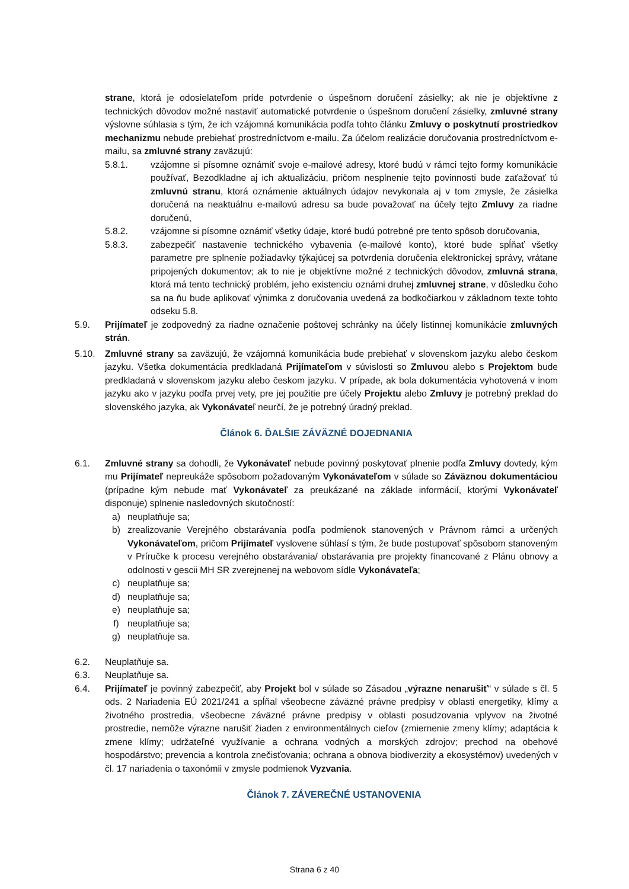strane, ktorá je odosielateľom príde potvrdenie o úspešnom doručení zásielky; ak nie je objektívne z technických dôvodov možné nastaviť automatické potvrdenie o úspešnom doručení zásielky, zmluvné strany výslovne súhlasia s tým, že ich vzájomná komunikácia podľa tohto článku Zmluvy o poskytnutí prostriedkov mechanizmu nebude prebiehať prostredníctvom e-mailu. Za účelom realizácie doručovania prostredníctvom e-mailu, sa zmluvné strany zaväzujú:
5.8.1. vzájomne si písomne oznámiť svoje e-mailové adresy, ktoré budú v rámci tejto formy komunikácie používať, Bezodkladne aj ich aktualizáciu, pričom nesplnenie tejto povinnosti bude zaťažovať tú zmluvnú stranu, ktorá oznámenie aktuálnych údajov nevykonala aj v tom zmysle, že zásielka doručená na neaktuálnu e-mailovú adresu sa bude považovať na účely tejto Zmluvy za riadne doručenú,
5.8.2. vzájomne si písomne oznámiť všetky údaje, ktoré budú potrebné pre tento spôsob doručovania,
5.8.3. zabezpečiť nastavenie technického vybavenia (e-mailové konto), ktoré bude spĺňať všetky parametre pre splnenie požiadavky týkajúcej sa potvrdenia doručenia elektronickej správy, vrátane pripojených dokumentov; ak to nie je objektívne možné z technických dôvodov, zmluvná strana, ktorá má tento technický problém, jeho existenciu oznámi druhej zmluvnej strane, v dôsledku čoho sa na ňu bude aplikovať výnimka z doručovania uvedená za bodkočiarkou v základnom texte tohto odseku 5.8.
5.9. Prijímateľ je zodpovedný za riadne označenie poštovej schránky na účely listinnej komunikácie zmluvných strán.
5.10. Zmluvné strany sa zaväzujú, že vzájomná komunikácia bude prebiehať v slovenskom jazyku alebo českom jazyku. Všetka dokumentácia predkladaná Prijímateľom v súvislosti so Zmluvou alebo s Projektom bude predkladaná v slovenskom jazyku alebo českom jazyku. V prípade, ak bola dokumentácia vyhotovená v inom jazyku ako v jazyku podľa prvej vety, pre jej použitie pre účely Projektu alebo Zmluvy je potrebný preklad do slovenského jazyka, ak Vykonávateľ neurčí, že je potrebný úradný preklad.
Článok 6. ĎALŠIE ZÁVÄZNÉ DOJEDNANIA
6.1. Zmluvné strany sa dohodli, že Vykonávateľ nebude povinný poskytovať plnenie podľa Zmluvy dovtedy, kým mu Prijímateľ nepreukáže spôsobom požadovaným Vykonávateľom v súlade so Záväznou dokumentáciou (prípadne kým nebude mať Vykonávateľ za preukázané na základe informácií, ktorými Vykonávateľ disponuje) splnenie nasledovných skutočností:
a) neuplatňuje sa;
b) zrealizovanie Verejného obstarávania podľa podmienok stanovených v Právnom rámci a určených Vykonávateľom, pričom Prijímateľ vyslovene súhlasí s tým, že bude postupovať spôsobom stanoveným v Príručke k procesu verejného obstarávania/ obstarávania pre projekty financované z Plánu obnovy a odolnosti v gescii MH SR zverejnenej na webovom sídle Vykonávateľa;
c) neuplatňuje sa;
d) neuplatňuje sa;
e) neuplatňuje sa;
f) neuplatňuje sa;
g) neuplatňuje sa.
6.2. Neuplatňuje sa.
6.3. Neuplatňuje sa.
6.4. Prijímateľ je povinný zabezpečiť, aby Projekt bol v súlade so Zásadou „výrazne nenarušiť“ v súlade s čl. 5 ods. 2 Nariadenia EÚ 2021/241 a spĺňal všeobecne záväzné právne predpisy v oblasti energetiky, klímy a životného prostredia, všeobecne záväzné právne predpisy v oblasti posudzovania vplyvov na životné prostredie, nemôže výrazne narušiť žiaden z environmentálnych cieľov (zmiernenie zmeny klímy; adaptácia k zmene klímy; udržateľné využívanie a ochrana vodných a morských zdrojov; prechod na obehové hospodárstvo; prevencia a kontrola znečisťovania; ochrana a obnova biodiverzity a ekosystémov) uvedených v čl. 17 nariadenia o taxonómii v zmysle podmienok Vyzvania.
Článok 7. ZÁVEREČNÉ USTANOVENIA
Strana 6 z 40